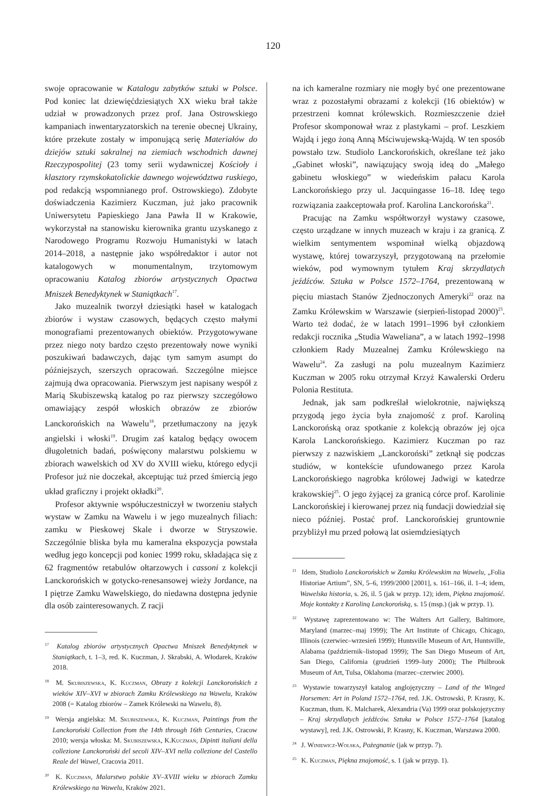120
swoje opracowanie w Katalogu zabytków sztuki w Polsce. Pod koniec lat dziewięćdziesiątych XX wieku brał także udział w prowadzonych przez prof. Jana Ostrowskiego kampaniach inwentaryzatorskich na terenie obecnej Ukrainy, które przekute zostały w imponującą serię Materiałów do dziejów sztuki sakralnej na ziemiach wschodnich dawnej Rzeczypospolitej (23 tomy serii wydawniczej Kościoły i klasztory rzymskokatolickie dawnego województwa ruskiego, pod redakcją wspomnianego prof. Ostrowskiego). Zdobyte doświadczenia Kazimierz Kuczman, już jako pracownik Uniwersytetu Papieskiego Jana Pawła II w Krakowie, wykorzystał na stanowisku kierownika grantu uzyskanego z Narodowego Programu Rozwoju Humanistyki w latach 2014–2018, a następnie jako współredaktor i autor not katalogowych w monumentalnym, trzytomowym opracowaniu Katalog zbiorów artystycznych Opactwa Mniszek Benedyktynek w Staniątkach<sup>17</sup>.
Jako muzealnik tworzył dziesiątki haseł w katalogach zbiorów i wystaw czasowych, będących często małymi monografiami prezentowanych obiektów. Przygotowywane przez niego noty bardzo często prezentowały nowe wyniki poszukiwań badawczych, dając tym samym asumpt do późniejszych, szerszych opracowań. Szczególne miejsce zajmują dwa opracowania. Pierwszym jest napisany wespół z Marią Skubiszewską katalog po raz pierwszy szczegółowo omawiający zespół włoskich obrazów ze zbiorów Lanckorońskich na Wawelu<sup>18</sup>, przetłumaczony na język angielski i włoski<sup>19</sup>. Drugim zaś katalog będący owocem długoletnich badań, poświęcony malarstwu polskiemu w zbiorach wawelskich od XV do XVIII wieku, którego edycji Profesor już nie doczekał, akceptując tuż przed śmiercią jego układ graficzny i projekt okładki<sup>20</sup>.
Profesor aktywnie współuczestniczył w tworzeniu stałych wystaw w Zamku na Wawelu i w jego muzealnych filiach: zamku w Pieskowej Skale i dworze w Stryszowie. Szczególnie bliska była mu kameralna ekspozycja powstała według jego koncepcji pod koniec 1999 roku, składająca się z 62 fragmentów retabulów ołtarzowych i cassoni z kolekcji Lanckorońskich w gotycko-renesansowej wieży Jordance, na I piętrze Zamku Wawelskiego, do niedawna dostępna jedynie dla osób zainteresowanych. Z racji
<sup>17</sup> Katalog zbiorów artystycznych Opactwa Mniszek Benedyktynek w Staniątkach, t. 1–3, red. K. Kuczman, J. Skrabski, A. Włodarek, Kraków 2018.
<sup>18</sup> M. Skubiszewska, K. Kuczman, Obrazy z kolekcji Lanckorońskich z wieków XIV–XVI w zbiorach Zamku Królewskiego na Wawelu, Kraków 2008 (= Katalog zbiorów – Zamek Królewski na Wawelu, 8).
<sup>19</sup> Wersja angielska: M. Skubiszewska, K. Kuczman, Paintings from the Lanckoroński Collection from the 14th through 16th Centuries, Cracow 2010; wersja włoska: M. Skubiszewska, K.Kuczman, Dipinti italiani della collezione Lanckoroński del secoli XIV–XVI nella collezione del Castello Reale del Wawel, Cracovia 2011.
<sup>20</sup> K. Kuczman, Malarstwo polskie XV–XVIII wieku w zbiorach Zamku Królewskiego na Wawelu, Kraków 2021.
na ich kameralne rozmiary nie mogły być one prezentowane wraz z pozostałymi obrazami z kolekcji (16 obiektów) w przestrzeni komnat królewskich. Rozmieszczenie dzieł Profesor skomponował wraz z plastykami – prof. Leszkiem Wajdą i jego żoną Anną Mściwujewską-Wajdą. W ten sposób powstało tzw. Studiolo Lanckorońskich, określane też jako „Gabinet włoski”, nawiązujący swoją ideą do „Małego gabinetu włoskiego” w wiedeńskim pałacu Karola Lanckorońskiego przy ul. Jacquingasse 16–18. Ideę tego rozwiązania zaakceptowała prof. Karolina Lanckorońska<sup>21</sup>.
Pracując na Zamku współtworzył wystawy czasowe, często urządzane w innych muzeach w kraju i za granicą. Z wielkim sentymentem wspominał wielką objazdową wystawę, której towarzyszył, przygotowaną na przełomie wieków, pod wymownym tytułem Kraj skrzydlatych jeźdźców. Sztuka w Polsce 1572–1764, prezentowaną w pięciu miastach Stanów Zjednoczonych Ameryki<sup>22</sup> oraz na Zamku Królewskim w Warszawie (sierpień-listopad 2000)<sup>23</sup>. Warto też dodać, że w latach 1991–1996 był członkiem redakcji rocznika „Studia Waweliana”, a w latach 1992–1998 członkiem Rady Muzealnej Zamku Królewskiego na Wawelu<sup>24</sup>. Za zasługi na polu muzealnym Kazimierz Kuczman w 2005 roku otrzymał Krzyż Kawalerski Orderu Polonia Restituta.
Jednak, jak sam podkreślał wielokrotnie, największą przygodą jego życia była znajomość z prof. Karoliną Lanckorońską oraz spotkanie z kolekcją obrazów jej ojca Karola Lanckorońskiego. Kazimierz Kuczman po raz pierwszy z nazwiskiem „Lanckoroński” zetknął się podczas studiów, w kontekście ufundowanego przez Karola Lanckorońskiego nagrobka królowej Jadwigi w katedrze krakowskiej<sup>25</sup>. O jego żyjącej za granicą córce prof. Karolinie Lanckorońskiej i kierowanej przez nią fundacji dowiedział się nieco później. Postać prof. Lanckorońskiej gruntownie przybliżył mu przed połową lat osiemdziesiątych
<sup>21</sup> Idem, Studiolo Lanckorońskich w Zamku Królewskim na Wawelu, „Folia Historiae Artium”, SN, 5–6, 1999/2000 [2001], s. 161–166, il. 1–4; idem, Wawelska historia, s. 26, il. 5 (jak w przyp. 12); idem, Piękna znajomość. Moje kontakty z Karoliną Lanckorońską, s. 15 (msp.) (jak w przyp. 1).
<sup>22</sup> Wystawę zaprezentowano w: The Walters Art Gallery, Baltimore, Maryland (marzec–maj 1999); The Art Institute of Chicago, Chicago, Illinois (czerwiec–wrzesień 1999); Huntsville Museum of Art, Huntsville, Alabama (październik–listopad 1999); The San Diego Museum of Art, San Diego, California (grudzień 1999–luty 2000); The Philbrook Museum of Art, Tulsa, Oklahoma (marzec–czerwiec 2000).
<sup>23</sup> Wystawie towarzyszył katalog anglojęzyczny – Land of the Winged Horsemen: Art in Poland 1572–1764, red. J.K. Ostrowski, P. Krasny, K. Kuczman, tłum. K. Malcharek, Alexandria (Va) 1999 oraz polskojęzyczny – Kraj skrzydlatych jeźdźców. Sztuka w Polsce 1572–1764 [katalog wystawy], red. J.K. Ostrowski, P. Krasny, K. Kuczman, Warszawa 2000.
<sup>24</sup> J. Winiewicz-Wolska, Pożegnanie (jak w przyp. 7).
<sup>25</sup> K. Kuczman, Piękna znajomość, s. 1 (jak w przyp. 1).